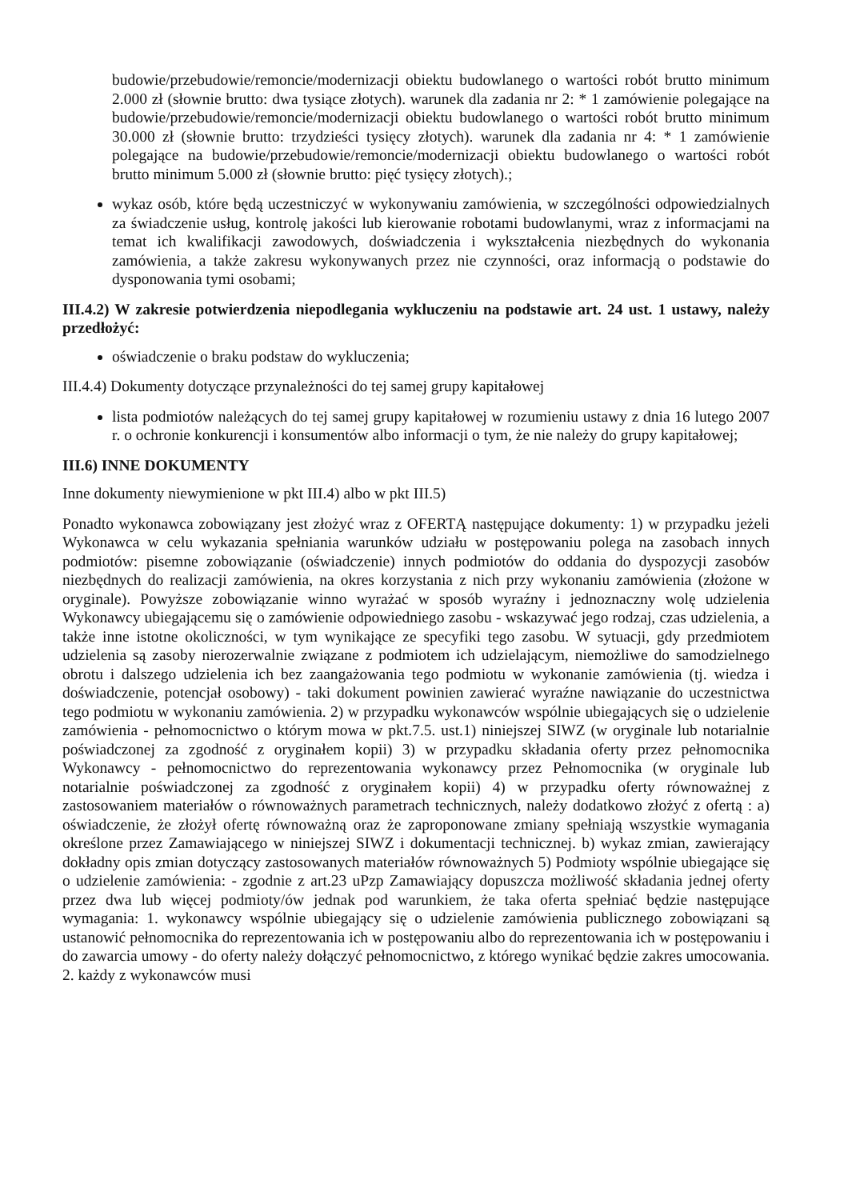budowie/przebudowie/remoncie/modernizacji obiektu budowlanego o wartości robót brutto minimum 2.000 zł (słownie brutto: dwa tysiące złotych). warunek dla zadania nr 2: * 1 zamówienie polegające na budowie/przebudowie/remoncie/modernizacji obiektu budowlanego o wartości robót brutto minimum 30.000 zł (słownie brutto: trzydzieści tysięcy złotych). warunek dla zadania nr 4: * 1 zamówienie polegające na budowie/przebudowie/remoncie/modernizacji obiektu budowlanego o wartości robót brutto minimum 5.000 zł (słownie brutto: pięć tysięcy złotych).;
wykaz osób, które będą uczestniczyć w wykonywaniu zamówienia, w szczególności odpowiedzialnych za świadczenie usług, kontrolę jakości lub kierowanie robotami budowlanymi, wraz z informacjami na temat ich kwalifikacji zawodowych, doświadczenia i wykształcenia niezbędnych do wykonania zamówienia, a także zakresu wykonywanych przez nie czynności, oraz informacją o podstawie do dysponowania tymi osobami;
III.4.2) W zakresie potwierdzenia niepodlegania wykluczeniu na podstawie art. 24 ust. 1 ustawy, należy przedłożyć:
oświadczenie o braku podstaw do wykluczenia;
III.4.4) Dokumenty dotyczące przynależności do tej samej grupy kapitałowej
lista podmiotów należących do tej samej grupy kapitałowej w rozumieniu ustawy z dnia 16 lutego 2007 r. o ochronie konkurencji i konsumentów albo informacji o tym, że nie należy do grupy kapitałowej;
III.6) INNE DOKUMENTY
Inne dokumenty niewymienione w pkt III.4) albo w pkt III.5)
Ponadto wykonawca zobowiązany jest złożyć wraz z OFERTĄ następujące dokumenty: 1) w przypadku jeżeli Wykonawca w celu wykazania spełniania warunków udziału w postępowaniu polega na zasobach innych podmiotów: pisemne zobowiązanie (oświadczenie) innych podmiotów do oddania do dyspozycji zasobów niezbędnych do realizacji zamówienia, na okres korzystania z nich przy wykonaniu zamówienia (złożone w oryginale). Powyższe zobowiązanie winno wyrażać w sposób wyraźny i jednoznaczny wolę udzielenia Wykonawcy ubiegającemu się o zamówienie odpowiedniego zasobu - wskazywać jego rodzaj, czas udzielenia, a także inne istotne okoliczności, w tym wynikające ze specyfiki tego zasobu. W sytuacji, gdy przedmiotem udzielenia są zasoby nierozerwalnie związane z podmiotem ich udzielającym, niemożliwe do samodzielnego obrotu i dalszego udzielenia ich bez zaangażowania tego podmiotu w wykonanie zamówienia (tj. wiedza i doświadczenie, potencjał osobowy) - taki dokument powinien zawierać wyraźne nawiązanie do uczestnictwa tego podmiotu w wykonaniu zamówienia. 2) w przypadku wykonawców wspólnie ubiegających się o udzielenie zamówienia - pełnomocnictwo o którym mowa w pkt.7.5. ust.1) niniejszej SIWZ (w oryginale lub notarialnie poświadczonej za zgodność z oryginałem kopii) 3) w przypadku składania oferty przez pełnomocnika Wykonawcy - pełnomocnictwo do reprezentowania wykonawcy przez Pełnomocnika (w oryginale lub notarialnie poświadczonej za zgodność z oryginałem kopii) 4) w przypadku oferty równoważnej z zastosowaniem materiałów o równoważnych parametrach technicznych, należy dodatkowo złożyć z ofertą : a) oświadczenie, że złożył ofertę równoważną oraz że zaproponowane zmiany spełniają wszystkie wymagania określone przez Zamawiającego w niniejszej SIWZ i dokumentacji technicznej. b) wykaz zmian, zawierający dokładny opis zmian dotyczący zastosowanych materiałów równoważnych 5) Podmioty wspólnie ubiegające się o udzielenie zamówienia: - zgodnie z art.23 uPzp Zamawiający dopuszcza możliwość składania jednej oferty przez dwa lub więcej podmioty/ów jednak pod warunkiem, że taka oferta spełniać będzie następujące wymagania: 1. wykonawcy wspólnie ubiegający się o udzielenie zamówienia publicznego zobowiązani są ustanowić pełnomocnika do reprezentowania ich w postępowaniu albo do reprezentowania ich w postępowaniu i do zawarcia umowy - do oferty należy dołączyć pełnomocnictwo, z którego wynikać będzie zakres umocowania. 2. każdy z wykonawców musi